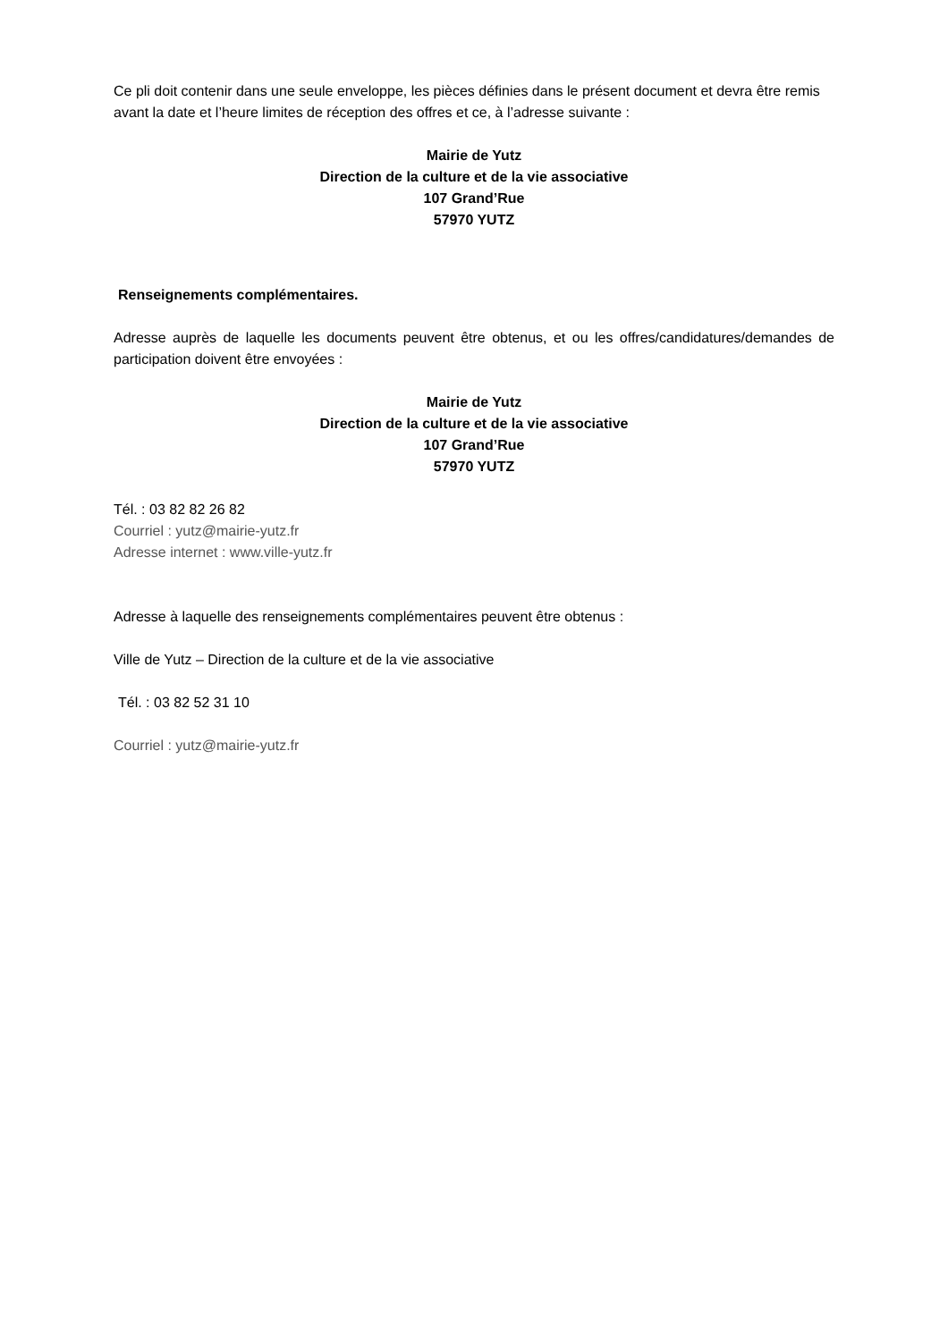Ce pli doit contenir dans une seule enveloppe, les pièces définies dans le présent document et devra être remis avant la date et l’heure limites de réception des offres et ce, à l’adresse suivante :
Mairie de Yutz
Direction de la culture et de la vie associative
107 Grand’Rue
57970 YUTZ
Renseignements complémentaires.
Adresse auprès de laquelle les documents peuvent être obtenus, et ou les offres/candidatures/demandes de participation doivent être envoyées :
Mairie de Yutz
Direction de la culture et de la vie associative
107 Grand’Rue
57970 YUTZ
Tél. : 03 82 82 26 82
Courriel : yutz@mairie-yutz.fr
Adresse internet : www.ville-yutz.fr
Adresse à laquelle des renseignements complémentaires peuvent être obtenus :
Ville de Yutz – Direction de la culture et de la vie associative
Tél. : 03 82 52 31 10
Courriel : yutz@mairie-yutz.fr